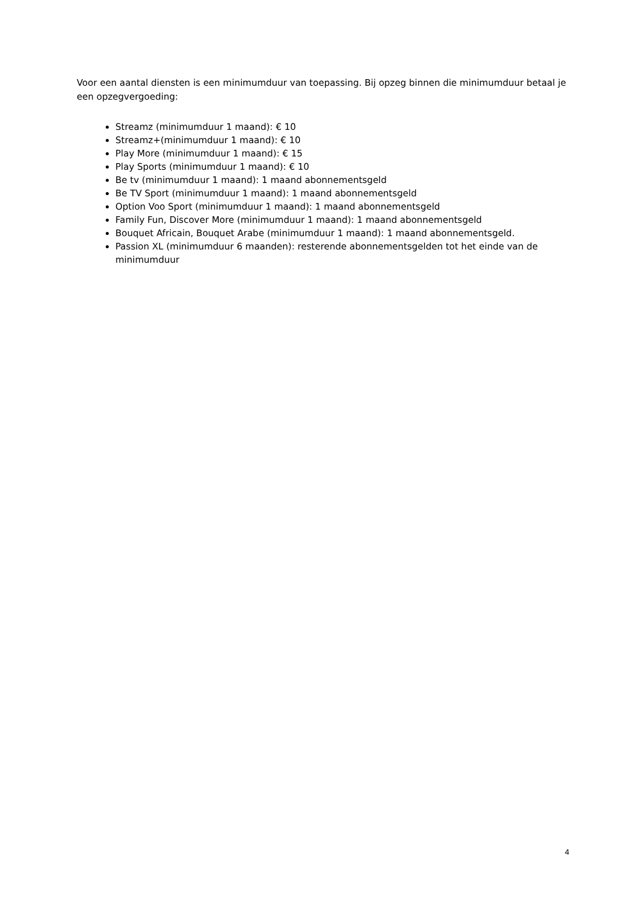Voor een aantal diensten is een minimumduur van toepassing. Bij opzeg binnen die minimumduur betaal je een opzegvergoeding:
Streamz (minimumduur 1 maand): € 10
Streamz+(minimumduur 1 maand): € 10
Play More (minimumduur 1 maand): € 15
Play Sports (minimumduur 1 maand): € 10
Be tv (minimumduur 1 maand): 1 maand abonnementsgeld
Be TV Sport (minimumduur 1 maand): 1 maand abonnementsgeld
Option Voo Sport (minimumduur 1 maand): 1 maand abonnementsgeld
Family Fun, Discover More (minimumduur 1 maand): 1 maand abonnementsgeld
Bouquet Africain, Bouquet Arabe (minimumduur 1 maand): 1 maand abonnementsgeld.
Passion XL (minimumduur 6 maanden): resterende abonnementsgelden tot het einde van de minimumduur
4